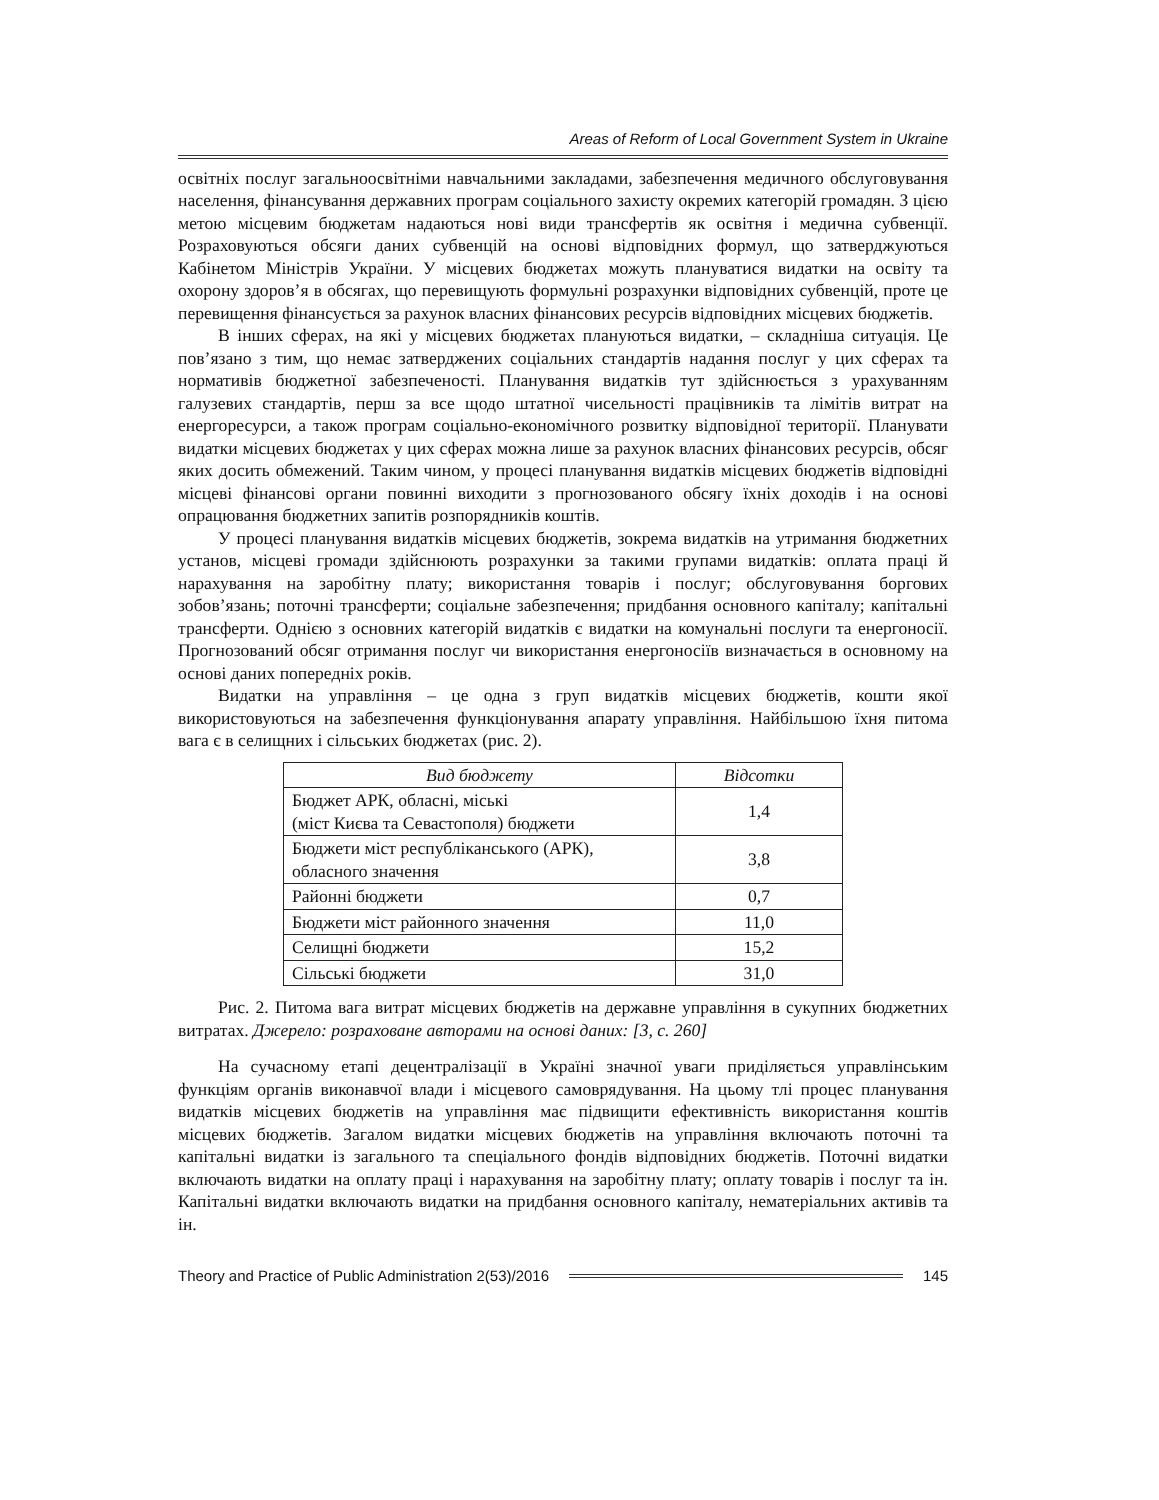Areas of Reform of Local Government System in Ukraine
освітніх послуг загальноосвітніми навчальними закладами, забезпечення медичного обслуговування населення, фінансування державних програм соціального захисту окремих категорій громадян. З цією метою місцевим бюджетам надаються нові види трансфертів як освітня і медична субвенції. Розраховуються обсяги даних субвенцій на основі відповідних формул, що затверджуються Кабінетом Міністрів України. У місцевих бюджетах можуть плануватися видатки на освіту та охорону здоров’я в обсягах, що перевищують формульні розрахунки відповідних субвенцій, проте це перевищення фінансується за рахунок власних фінансових ресурсів відповідних місцевих бюджетів.
В інших сферах, на які у місцевих бюджетах плануються видатки, – складніша ситуація. Це пов’язано з тим, що немає затверджених соціальних стандартів надання послуг у цих сферах та нормативів бюджетної забезпеченості. Планування видатків тут здійснюється з урахуванням галузевих стандартів, перш за все щодо штатної чисельності працівників та лімітів витрат на енергоресурси, а також програм соціально-економічного розвитку відповідної території. Планувати видатки місцевих бюджетах у цих сферах можна лише за рахунок власних фінансових ресурсів, обсяг яких досить обмежений. Таким чином, у процесі планування видатків місцевих бюджетів відповідні місцеві фінансові органи повинні виходити з прогнозованого обсягу їхніх доходів і на основі опрацювання бюджетних запитів розпорядників коштів.
У процесі планування видатків місцевих бюджетів, зокрема видатків на утримання бюджетних установ, місцеві громади здійснюють розрахунки за такими групами видатків: оплата праці й нарахування на заробітну плату; використання товарів і послуг; обслуговування боргових зобов’язань; поточні трансферти; соціальне забезпечення; придбання основного капіталу; капітальні трансферти. Однією з основних категорій видатків є видатки на комунальні послуги та енергоносії. Прогнозований обсяг отримання послуг чи використання енергоносіїв визначається в основному на основі даних попередніх років.
Видатки на управління – це одна з груп видатків місцевих бюджетів, кошти якої використовуються на забезпечення функціонування апарату управління. Найбільшою їхня питома вага є в селищних і сільських бюджетах (рис. 2).
| Вид бюджету | Відсотки |
| --- | --- |
| Бюджет АРК, обласні, міські (міст Києва та Севастополя) бюджети | 1,4 |
| Бюджети міст республіканського (АРК), обласного значення | 3,8 |
| Районні бюджети | 0,7 |
| Бюджети міст районного значення | 11,0 |
| Селищні бюджети | 15,2 |
| Сільські бюджети | 31,0 |
Рис. 2. Питома вага витрат місцевих бюджетів на державне управління в сукупних бюджетних витратах. Джерело: розраховане авторами на основі даних: [3, с. 260]
На сучасному етапі децентралізації в Україні значної уваги приділяється управлінським функціям органів виконавчої влади і місцевого самоврядування. На цьому тлі процес планування видатків місцевих бюджетів на управління має підвищити ефективність використання коштів місцевих бюджетів. Загалом видатки місцевих бюджетів на управління включають поточні та капітальні видатки із загального та спеціального фондів відповідних бюджетів. Поточні видатки включають видатки на оплату праці і нарахування на заробітну плату; оплату товарів і послуг та ін. Капітальні видатки включають видатки на придбання основного капіталу, нематеріальних активів та ін.
Theory and Practice of Public Administration 2(53)/2016 145